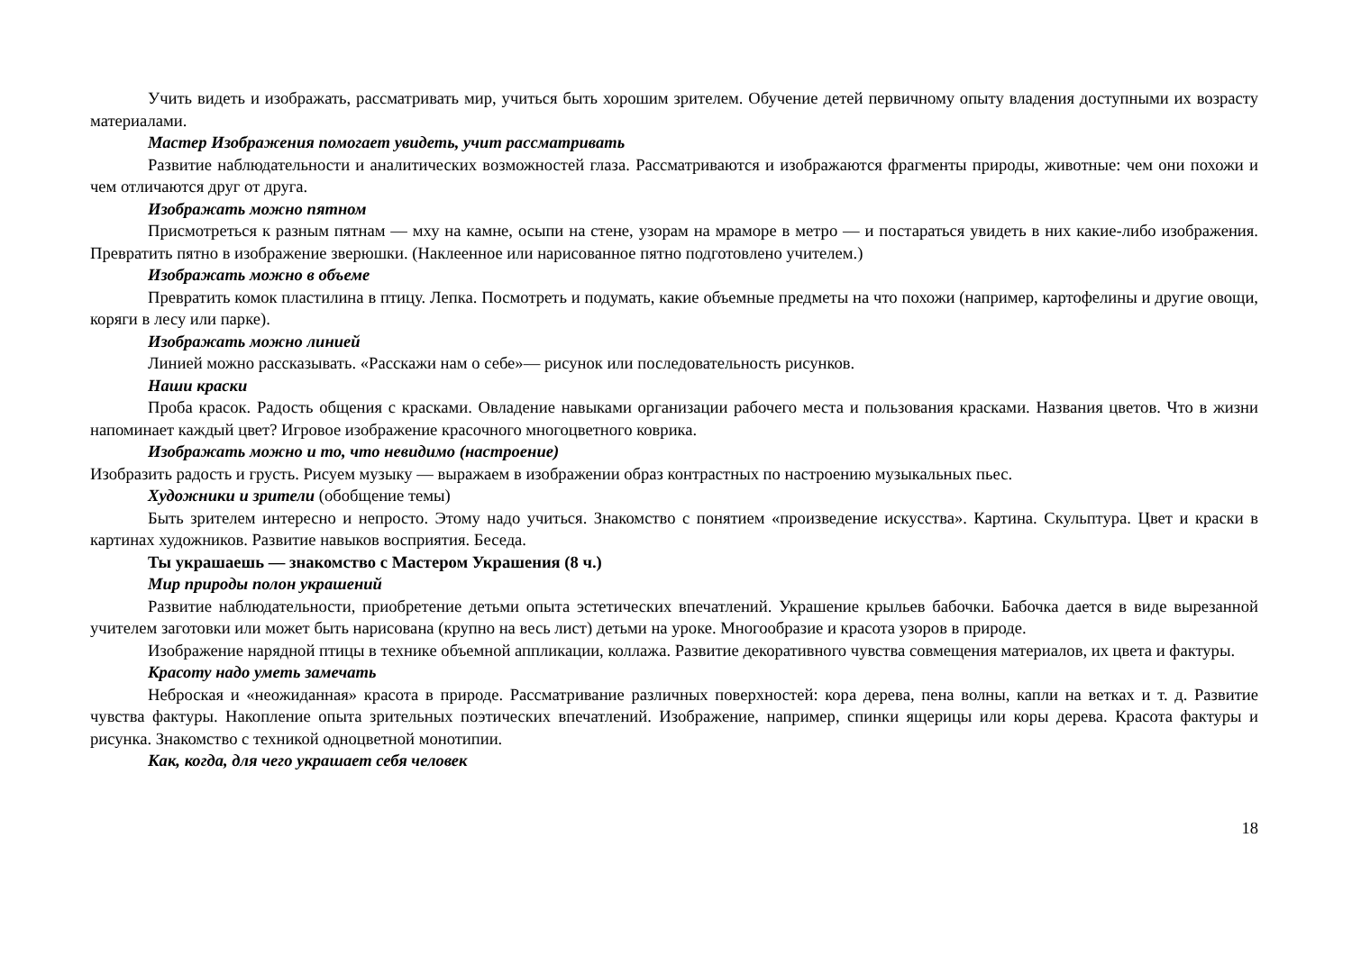Учить видеть и изображать, рассматривать мир, учиться быть хорошим зрителем. Обучение детей первичному опыту владения доступными их возрасту материалами.
Мастер Изображения помогает увидеть, учит рассматривать
Развитие наблюдательности и аналитических возможностей глаза. Рассматриваются и изображаются фрагменты природы, животные: чем они похожи и чем отличаются друг от друга.
Изображать можно пятном
Присмотреться к разным пятнам — мху на камне, осыпи на стене, узорам на мраморе в метро — и постараться увидеть в них какие-либо изображения. Превратить пятно в изображение зверюшки. (Наклеенное или нарисованное пятно подготовлено учителем.)
Изображать можно в объеме
Превратить комок пластилина в птицу. Лепка. Посмотреть и подумать, какие объемные предметы на что похожи (например, картофелины и другие овощи, коряги в лесу или парке).
Изображать можно линией
Линией можно рассказывать. «Расскажи нам о себе»— рисунок или последовательность рисунков.
Наши краски
Проба красок. Радость общения с красками. Овладение навыками организации рабочего места и пользования красками. Названия цветов. Что в жизни напоминает каждый цвет? Игровое изображение красочного многоцветного коврика.
Изображать можно и то, что невидимо (настроение)
Изобразить радость и грусть. Рисуем музыку — выражаем в изображении образ контрастных по настроению музыкальных пьес.
Художники и зрители (обобщение темы)
Быть зрителем интересно и непросто. Этому надо учиться. Знакомство с понятием «произведение искусства». Картина. Скульптура. Цвет и краски в картинах художников. Развитие навыков восприятия. Беседа.
Ты украшаешь — знакомство с Мастером Украшения (8 ч.)
Мир природы полон украшений
Развитие наблюдательности, приобретение детьми опыта эстетических впечатлений. Украшение крыльев бабочки. Бабочка дается в виде вырезанной учителем заготовки или может быть нарисована (крупно на весь лист) детьми на уроке. Многообразие и красота узоров в природе.
Изображение нарядной птицы в технике объемной аппликации, коллажа. Развитие декоративного чувства совмещения материалов, их цвета и фактуры.
Красоту надо уметь замечать
Неброская и «неожиданная» красота в природе. Рассматривание различных поверхностей: кора дерева, пена волны, капли на ветках и т. д. Развитие чувства фактуры. Накопление опыта зрительных поэтических впечатлений. Изображение, например, спинки ящерицы или коры дерева. Красота фактуры и рисунка. Знакомство с техникой одноцветной монотипии.
Как, когда, для чего украшает себя человек
18